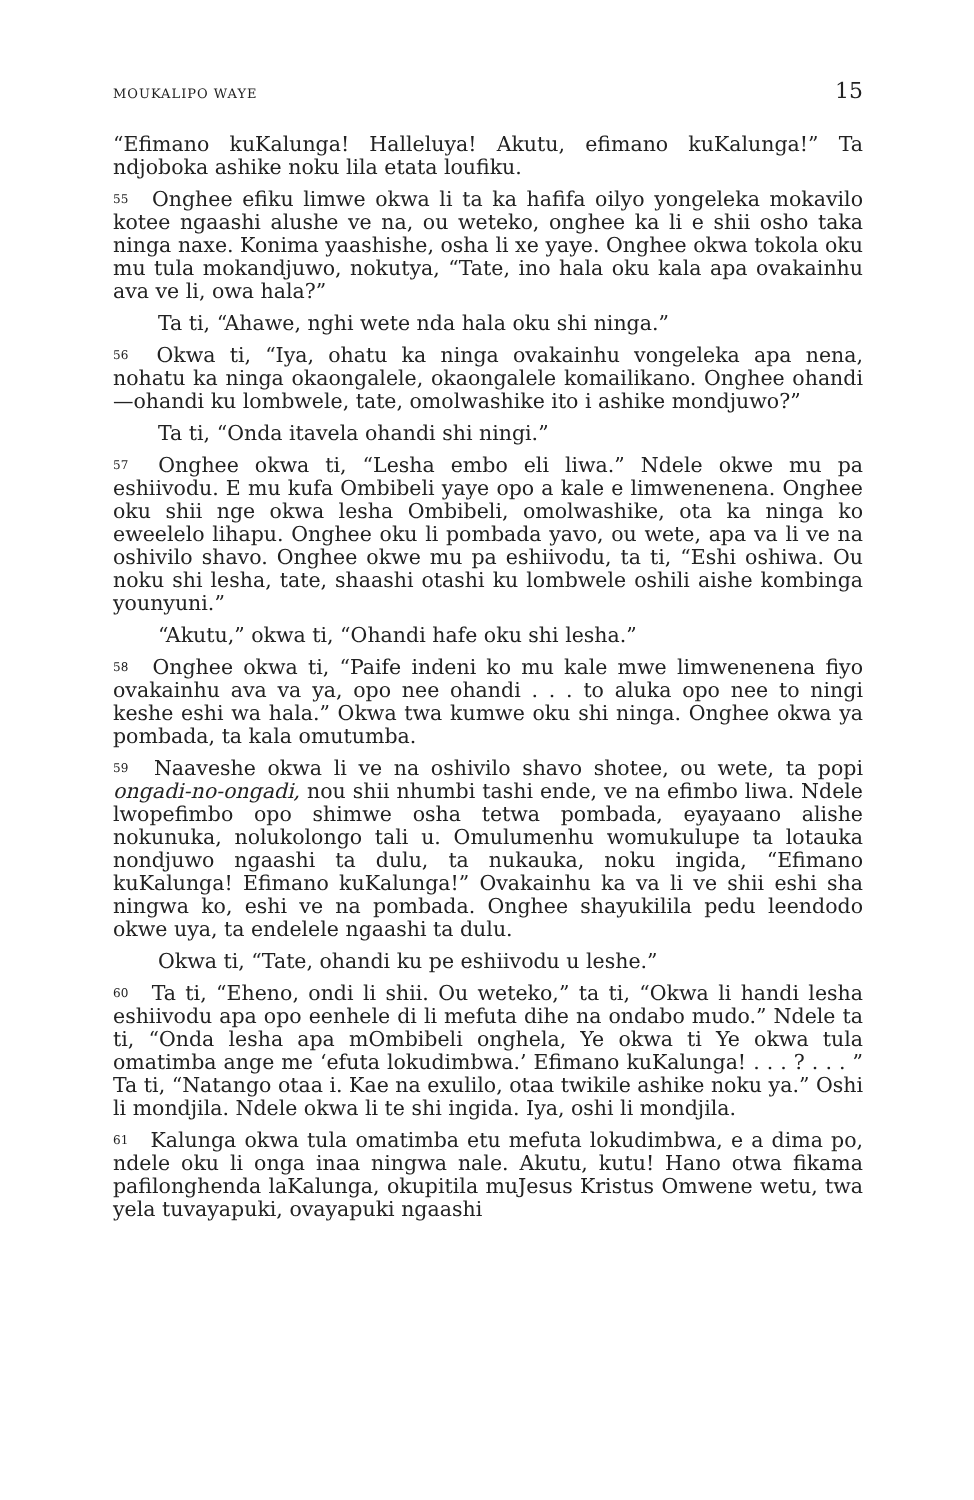MOUKALIPO WAYE 15
“Efimano kuKalunga! Halleluya! Akutu, efimano kuKalunga!” Ta ndjoboka ashike noku lila etata loufiku.
<sup>55</sup> Onghee efiku limwe okwa li ta ka hafifa oilyo yongeleka mokavilo kotee ngaashi alushe ve na, ou weteko, onghee ka li e shii osho taka ninga naxe. Konima yaashishe, osha li xe yaye. Onghee okwa tokola oku mu tula mokandjuwo, nokutya, “Tate, ino hala oku kala apa ovakainhu ava ve li, owa hala?”
Ta ti, “Ahawe, nghi wete nda hala oku shi ninga.”
<sup>56</sup> Okwa ti, “Iya, ohatu ka ninga ovakainhu vongeleka apa nena, nohatu ka ninga okaongalele, okaongalele komailikano. Onghee ohandi—ohandi ku lombwele, tate, omolwashike ito i ashike mondjuwo?”
Ta ti, “Onda itavela ohandi shi ningi.”
<sup>57</sup> Onghee okwa ti, “Lesha embo eli liwa.” Ndele okwe mu pa eshiivodu. E mu kufa Ombibeli yaye opo a kale e limwenenena. Onghee oku shii nge okwa lesha Ombibeli, omolwashike, ota ka ninga ko eweelelo lihapu. Onghee oku li pombada yavo, ou wete, apa va li ve na oshivilo shavo. Onghee okwe mu pa eshiivodu, ta ti, “Eshi oshiwa. Ou noku shi lesha, tate, shaashi otashi ku lombwele oshili aishe kombinga younyuni.”
“Akutu,” okwa ti, “Ohandi hafe oku shi lesha.”
<sup>58</sup> Onghee okwa ti, “Paife indeni ko mu kale mwe limwenenena fiyo ovakainhu ava va ya, opo nee ohandi . . . to aluka opo nee to ningi keshe eshi wa hala.” Okwa twa kumwe oku shi ninga. Onghee okwa ya pombada, ta kala omutumba.
<sup>59</sup> Naaveshe okwa li ve na oshivilo shavo shotee, ou wete, ta popi ongadi-no-ongadi, nou shii nhumbi tashi ende, ve na efimbo liwa. Ndele lwopefimbo opo shimwe osha tetwa pombada, eyayaano alishe nokunuka, nolukolongo tali u. Omulumenhu womukulupe ta lotauka nondjuwo ngaashi ta dulu, ta nukauka, noku ingida, “Efimano kuKalunga! Efimano kuKalunga!” Ovakainhu ka va li ve shii eshi sha ningwa ko, eshi ve na pombada. Onghee shayukilila pedu leendodo okwe uya, ta endelele ngaashi ta dulu.
Okwa ti, “Tate, ohandi ku pe eshiivodu u leshe.”
<sup>60</sup> Ta ti, “Eheno, ondi li shii. Ou weteko,” ta ti, “Okwa li handi lesha eshiivodu apa opo eenhele di li mefuta dihe na ondabo mudo.” Ndele ta ti, “Onda lesha apa mOmbibeli onghela, Ye okwa ti Ye okwa tula omatimba ange me ‘efuta lokudimbwa.’ Efimano kuKalunga! . . . ? . . . ” Ta ti, “Natango otaa i. Kae na exulilo, otaa twikile ashike noku ya.” Oshi li mondjila. Ndele okwa li te shi ingida. Iya, oshi li mondjila.
<sup>61</sup> Kalunga okwa tula omatimba etu mefuta lokudimbwa, e a dima po, ndele oku li onga inaa ningwa nale. Akutu, kutu! Hano otwa fikama pafilonghenda laKalunga, okupitila muJesus Kristus Omwene wetu, twa yela tuvayapuki, ovayapuki ngaashi